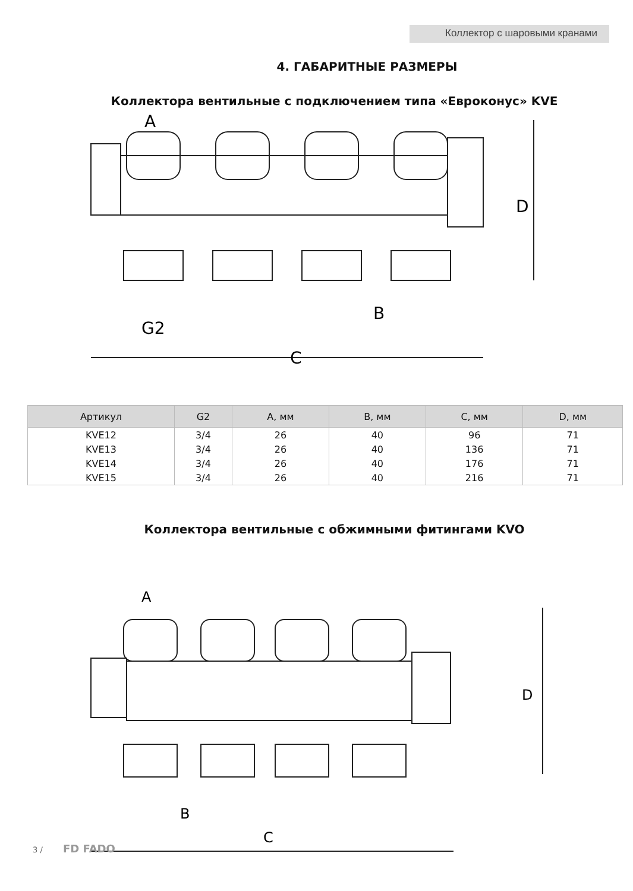Коллектор с шаровыми кранами
4. ГАБАРИТНЫЕ РАЗМЕРЫ
Коллектора вентильные с подключением типа «Евроконус» KVE
A
D
B
G2
C
| Артикул | G2 | A, мм | B, мм | C, мм | D, мм |
| --- | --- | --- | --- | --- | --- |
| KVE12 | 3/4 | 26 | 40 | 96 | 71 |
| KVE13 | 3/4 | 26 | 40 | 136 | 71 |
| KVE14 | 3/4 | 26 | 40 | 176 | 71 |
| KVE15 | 3/4 | 26 | 40 | 216 | 71 |
Коллектора вентильные с обжимными фитингами KVO
A
D
B
C
3 / FD FADO